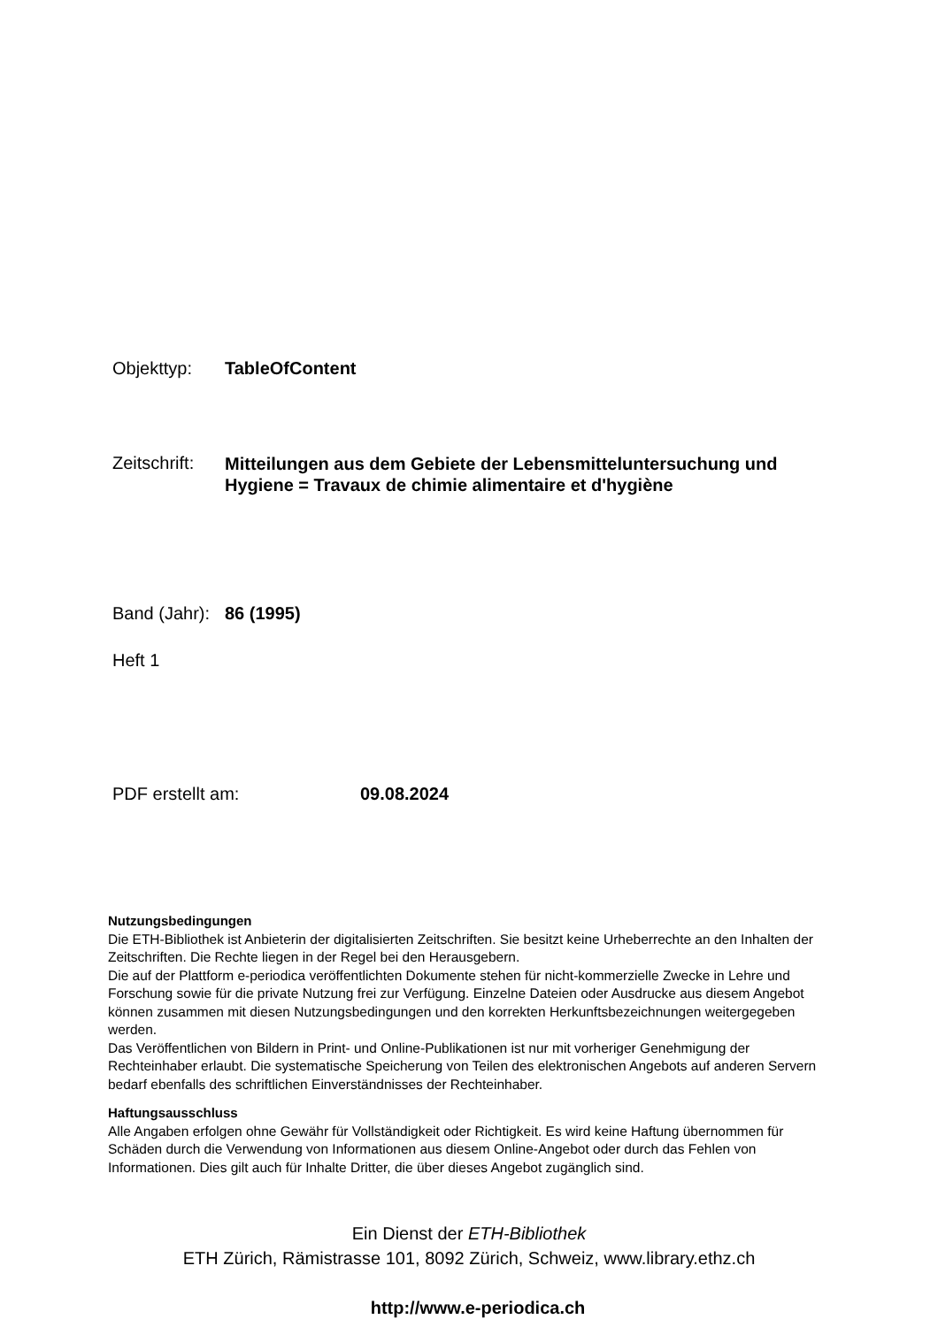Objekttyp: TableOfContent
Zeitschrift:
Mitteilungen aus dem Gebiete der Lebensmitteluntersuchung und Hygiene = Travaux de chimie alimentaire et d'hygiène
Band (Jahr):
86 (1995)
Heft 1
PDF erstellt am: 09.08.2024
Nutzungsbedingungen
Die ETH-Bibliothek ist Anbieterin der digitalisierten Zeitschriften. Sie besitzt keine Urheberrechte an den Inhalten der Zeitschriften. Die Rechte liegen in der Regel bei den Herausgebern.
Die auf der Plattform e-periodica veröffentlichten Dokumente stehen für nicht-kommerzielle Zwecke in Lehre und Forschung sowie für die private Nutzung frei zur Verfügung. Einzelne Dateien oder Ausdrucke aus diesem Angebot können zusammen mit diesen Nutzungsbedingungen und den korrekten Herkunftsbezeichnungen weitergegeben werden.
Das Veröffentlichen von Bildern in Print- und Online-Publikationen ist nur mit vorheriger Genehmigung der Rechteinhaber erlaubt. Die systematische Speicherung von Teilen des elektronischen Angebots auf anderen Servern bedarf ebenfalls des schriftlichen Einverständnisses der Rechteinhaber.
Haftungsausschluss
Alle Angaben erfolgen ohne Gewähr für Vollständigkeit oder Richtigkeit. Es wird keine Haftung übernommen für Schäden durch die Verwendung von Informationen aus diesem Online-Angebot oder durch das Fehlen von Informationen. Dies gilt auch für Inhalte Dritter, die über dieses Angebot zugänglich sind.
Ein Dienst der ETH-Bibliothek
ETH Zürich, Rämistrasse 101, 8092 Zürich, Schweiz, www.library.ethz.ch
http://www.e-periodica.ch